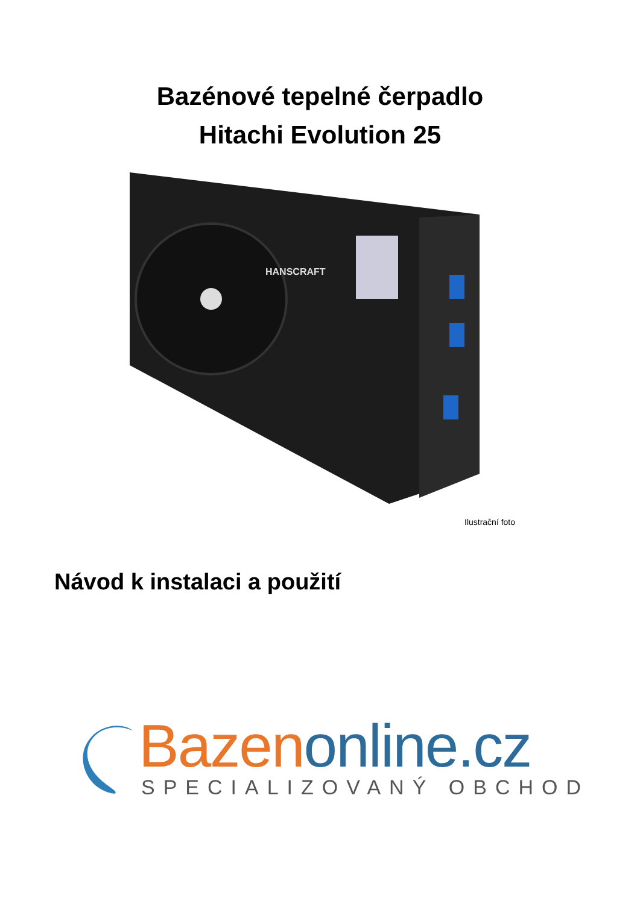Bazénové tepelné čerpadlo
Hitachi Evolution 25
HANSCRAFT
Ilustrační foto
Návod k instalaci a použití
Bazen online.cz
SPECIALIZOVANÝ OBCHOD